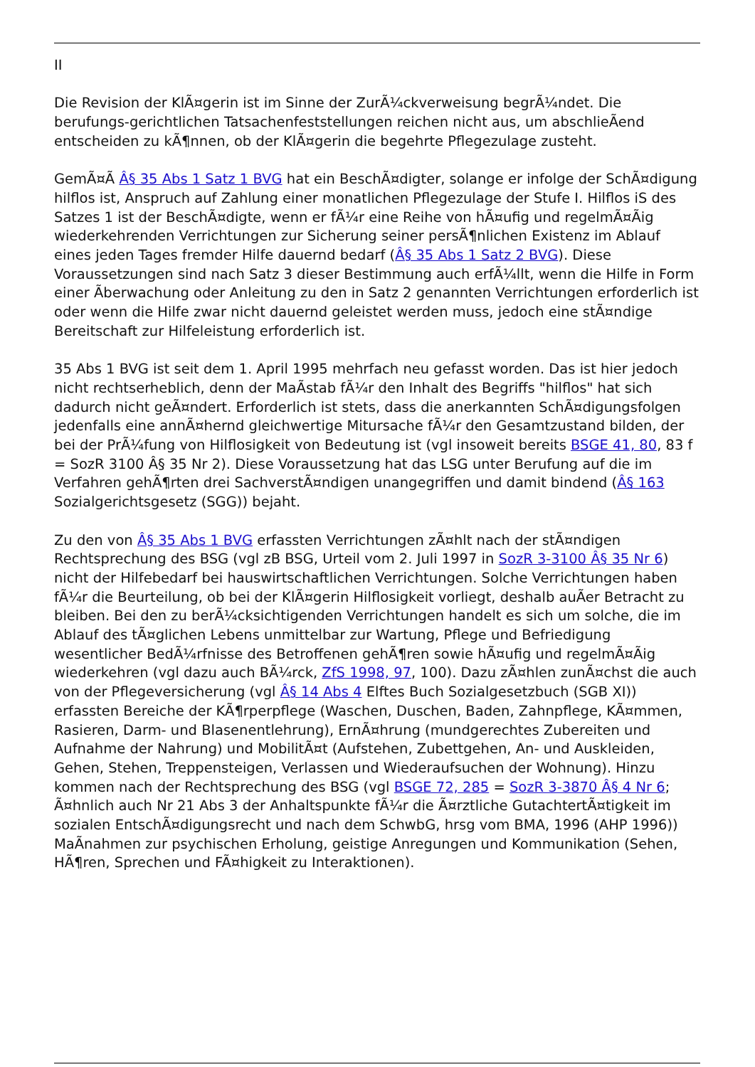II
Die Revision der KlÃ¤gerin ist im Sinne der ZurÃ¼ckverweisung begrÃ¼ndet. Die berufungs-gerichtlichen Tatsachenfeststellungen reichen nicht aus, um abschlieÃend entscheiden zu kÃ¶nnen, ob der KlÃ¤gerin die begehrte Pflegezulage zusteht.
GemÃ¤Ã Â§ 35 Abs 1 Satz 1 BVG hat ein BeschÃ¤digter, solange er infolge der SchÃ¤digung hilflos ist, Anspruch auf Zahlung einer monatlichen Pflegezulage der Stufe I. Hilflos iS des Satzes 1 ist der BeschÃ¤digte, wenn er fÃ¼r eine Reihe von hÃ¤ufig und regelmÃ¤Ãig wiederkehrenden Verrichtungen zur Sicherung seiner persÃ¶nlichen Existenz im Ablauf eines jeden Tages fremder Hilfe dauernd bedarf (Â§ 35 Abs 1 Satz 2 BVG). Diese Voraussetzungen sind nach Satz 3 dieser Bestimmung auch erfÃ¼llt, wenn die Hilfe in Form einer Ãberwachung oder Anleitung zu den in Satz 2 genannten Verrichtungen erforderlich ist oder wenn die Hilfe zwar nicht dauernd geleistet werden muss, jedoch eine stÃ¤ndige Bereitschaft zur Hilfeleistung erforderlich ist.
35 Abs 1 BVG ist seit dem 1. April 1995 mehrfach neu gefasst worden. Das ist hier jedoch nicht rechtserheblich, denn der MaÃstab fÃ¼r den Inhalt des Begriffs "hilflos" hat sich dadurch nicht geÃ¤ndert. Erforderlich ist stets, dass die anerkannten SchÃ¤digungsfolgen jedenfalls eine annÃ¤hernd gleichwertige Mitursache fÃ¼r den Gesamtzustand bilden, der bei der PrÃ¼fung von Hilflosigkeit von Bedeutung ist (vgl insoweit bereits BSGE 41, 80, 83 f = SozR 3100 Â§ 35 Nr 2). Diese Voraussetzung hat das LSG unter Berufung auf die im Verfahren gehÃ¶rten drei SachverstÃ¤ndigen unangegriffen und damit bindend (Â§ 163 Sozialgerichtsgesetz (SGG)) bejaht.
Zu den von Â§ 35 Abs 1 BVG erfassten Verrichtungen zÃ¤hlt nach der stÃ¤ndigen Rechtsprechung des BSG (vgl zB BSG, Urteil vom 2. Juli 1997 in SozR 3-3100 Â§ 35 Nr 6) nicht der Hilfebedarf bei hauswirtschaftlichen Verrichtungen. Solche Verrichtungen haben fÃ¼r die Beurteilung, ob bei der KlÃ¤gerin Hilflosigkeit vorliegt, deshalb auÃer Betracht zu bleiben. Bei den zu berÃ¼cksichtigenden Verrichtungen handelt es sich um solche, die im Ablauf des tÃ¤glichen Lebens unmittelbar zur Wartung, Pflege und Befriedigung wesentlicher BedÃ¼rfnisse des Betroffenen gehÃ¶ren sowie hÃ¤ufig und regelmÃ¤Ãig wiederkehren (vgl dazu auch BÃ¼rck, ZfS 1998, 97, 100). Dazu zÃ¤hlen zunÃ¤chst die auch von der Pflegeversicherung (vgl Â§ 14 Abs 4 Elftes Buch Sozialgesetzbuch (SGB XI)) erfassten Bereiche der KÃ¶rperpflege (Waschen, Duschen, Baden, Zahnpflege, KÃ¤mmen, Rasieren, Darm- und Blasenentlehrung), ErnÃ¤hrung (mundgerechtes Zubereiten und Aufnahme der Nahrung) und MobilitÃ¤t (Aufstehen, Zubettgehen, An- und Auskleiden, Gehen, Stehen, Treppensteigen, Verlassen und Wiederaufsuchen der Wohnung). Hinzu kommen nach der Rechtsprechung des BSG (vgl BSGE 72, 285 = SozR 3-3870 Â§ 4 Nr 6; Ã¤hnlich auch Nr 21 Abs 3 der Anhaltspunkte fÃ¼r die Ã¤rztliche GutachtertÃ¤tigkeit im sozialen EntschÃ¤digungsrecht und nach dem SchwbG, hrsg vom BMA, 1996 (AHP 1996)) MaÃnahmen zur psychischen Erholung, geistige Anregungen und Kommunikation (Sehen, HÃ¶ren, Sprechen und FÃ¤higkeit zu Interaktionen).